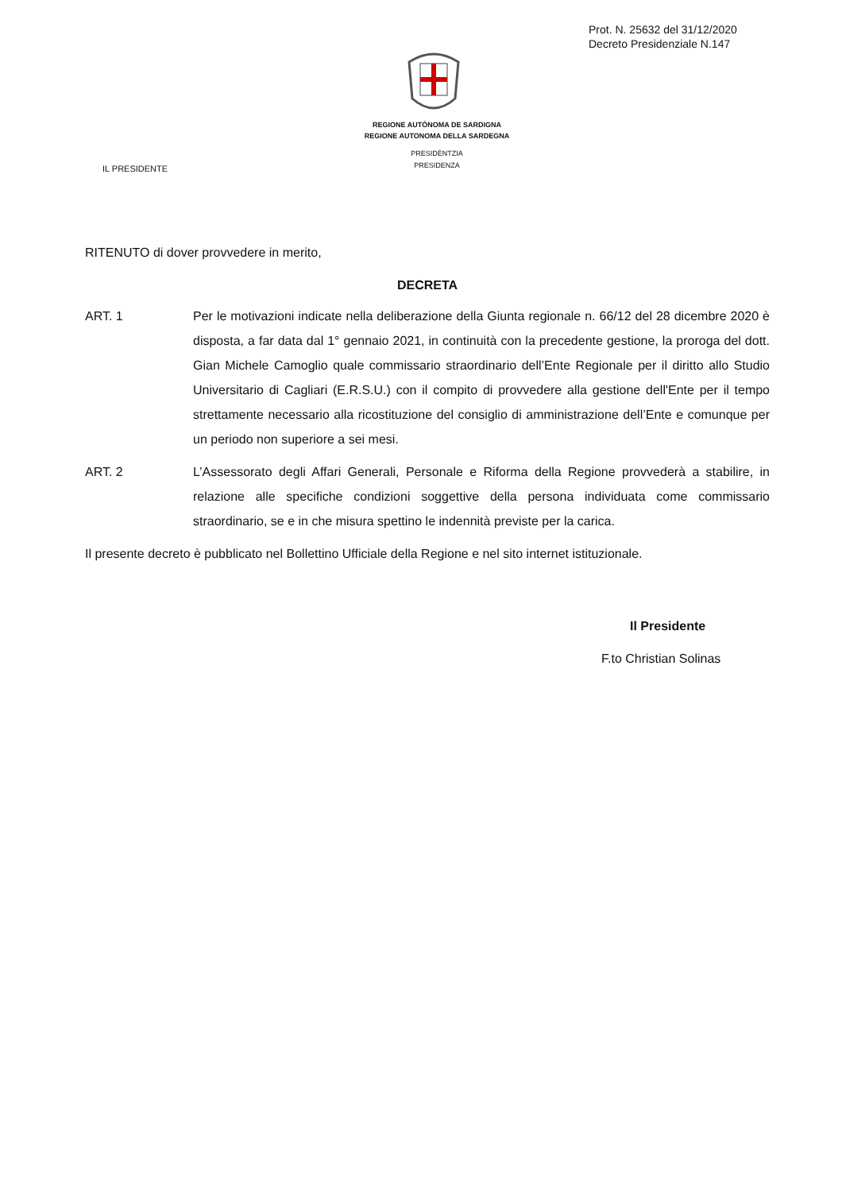Prot. N. 25632 del 31/12/2020
Decreto Presidenziale N.147
REGIONE AUTÒNOMA DE SARDIGNA
REGIONE AUTONOMA DELLA SARDEGNA
PRESIDÈNTZIA
PRESIDENZA
IL PRESIDENTE
RITENUTO di dover provvedere in merito,
DECRETA
ART. 1 Per le motivazioni indicate nella deliberazione della Giunta regionale n. 66/12 del 28 dicembre 2020 è disposta, a far data dal 1° gennaio 2021, in continuità con la precedente gestione, la proroga del dott. Gian Michele Camoglio quale commissario straordinario dell’Ente Regionale per il diritto allo Studio Universitario di Cagliari (E.R.S.U.) con il compito di provvedere alla gestione dell'Ente per il tempo strettamente necessario alla ricostituzione del consiglio di amministrazione dell’Ente e comunque per un periodo non superiore a sei mesi.
ART. 2 L’Assessorato degli Affari Generali, Personale e Riforma della Regione provvederà a stabilire, in relazione alle specifiche condizioni soggettive della persona individuata come commissario straordinario, se e in che misura spettino le indennità previste per la carica.
Il presente decreto è pubblicato nel Bollettino Ufficiale della Regione e nel sito internet istituzionale.
Il Presidente
F.to Christian Solinas